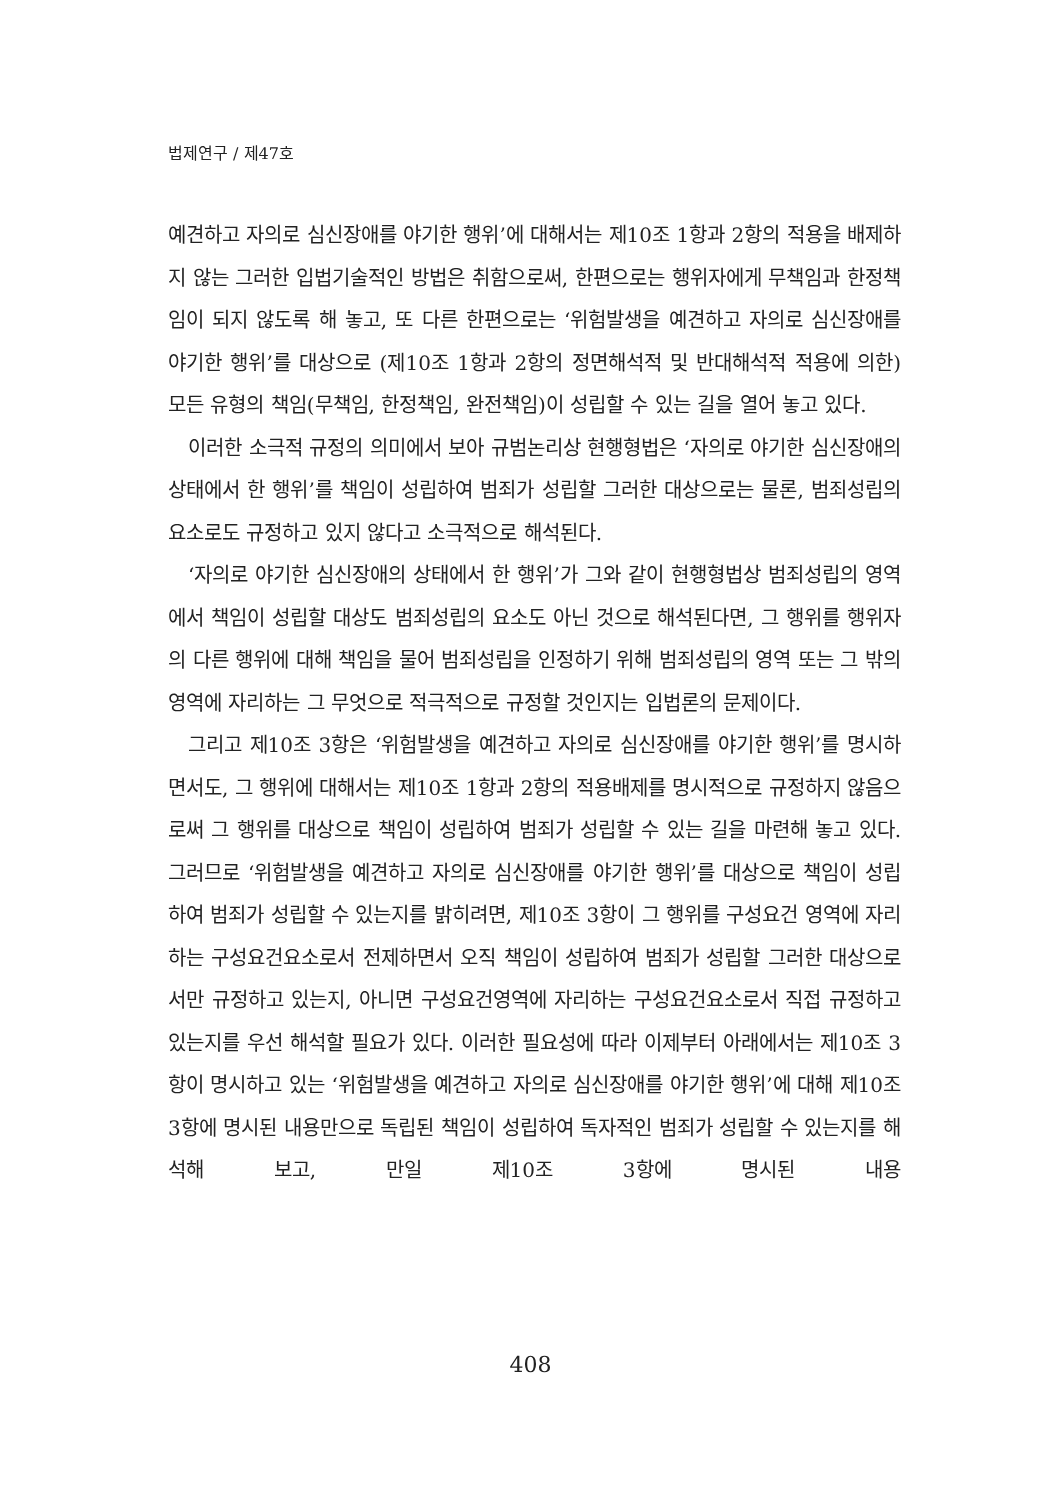법제연구 / 제47호
예견하고 자의로 심신장애를 야기한 행위’에 대해서는 제10조 1항과 2항의 적용을 배제하지 않는 그러한 입법기술적인 방법은 취함으로써, 한편으로는 행위자에게 무책임과 한정책임이 되지 않도록 해 놓고, 또 다른 한편으로는 ‘위험발생을 예견하고 자의로 심신장애를 야기한 행위’를 대상으로 (제10조 1항과 2항의 정면해석적 및 반대해석적 적용에 의한) 모든 유형의 책임(무책임, 한정책임, 완전책임)이 성립할 수 있는 길을 열어 놓고 있다.
이러한 소극적 규정의 의미에서 보아 규범논리상 현행형법은 ‘자의로 야기한 심신장애의 상태에서 한 행위’를 책임이 성립하여 범죄가 성립할 그러한 대상으로는 물론, 범죄성립의 요소로도 규정하고 있지 않다고 소극적으로 해석된다.
‘자의로 야기한 심신장애의 상태에서 한 행위’가 그와 같이 현행형법상 범죄성립의 영역에서 책임이 성립할 대상도 범죄성립의 요소도 아닌 것으로 해석된다면, 그 행위를 행위자의 다른 행위에 대해 책임을 물어 범죄성립을 인정하기 위해 범죄성립의 영역 또는 그 밖의 영역에 자리하는 그 무엇으로 적극적으로 규정할 것인지는 입법론의 문제이다.
그리고 제10조 3항은 ‘위험발생을 예견하고 자의로 심신장애를 야기한 행위’를 명시하면서도, 그 행위에 대해서는 제10조 1항과 2항의 적용배제를 명시적으로 규정하지 않음으로써 그 행위를 대상으로 책임이 성립하여 범죄가 성립할 수 있는 길을 마련해 놓고 있다. 그러므로 ‘위험발생을 예견하고 자의로 심신장애를 야기한 행위’를 대상으로 책임이 성립하여 범죄가 성립할 수 있는지를 밝히려면, 제10조 3항이 그 행위를 구성요건 영역에 자리하는 구성요건요소로서 전제하면서 오직 책임이 성립하여 범죄가 성립할 그러한 대상으로서만 규정하고 있는지, 아니면 구성요건영역에 자리하는 구성요건요소로서 직접 규정하고 있는지를 우선 해석할 필요가 있다. 이러한 필요성에 따라 이제부터 아래에서는 제10조 3항이 명시하고 있는 ‘위험발생을 예견하고 자의로 심신장애를 야기한 행위’에 대해 제10조 3항에 명시된 내용만으로 독립된 책임이 성립하여 독자적인 범죄가 성립할 수 있는지를 해석해 보고, 만일 제10조 3항에 명시된 내용
408